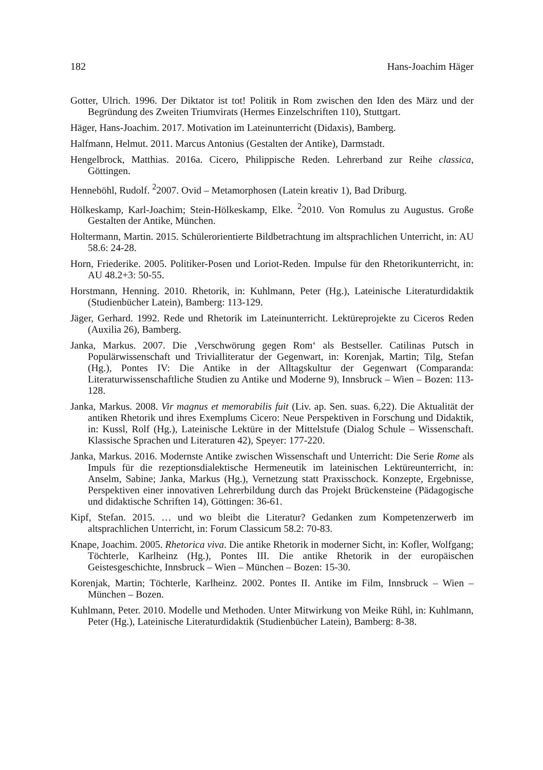182 Hans-Joachim Häger
Gotter, Ulrich. 1996. Der Diktator ist tot! Politik in Rom zwischen den Iden des März und der Begründung des Zweiten Triumvirats (Hermes Einzelschriften 110), Stuttgart.
Häger, Hans-Joachim. 2017. Motivation im Lateinunterricht (Didaxis), Bamberg.
Halfmann, Helmut. 2011. Marcus Antonius (Gestalten der Antike), Darmstadt.
Hengelbrock, Matthias. 2016a. Cicero, Philippische Reden. Lehrerband zur Reihe classica, Göttingen.
Henneböhl, Rudolf. <sup>2</sup>2007. Ovid – Metamorphosen (Latein kreativ 1), Bad Driburg.
Hölkeskamp, Karl-Joachim; Stein-Hölkeskamp, Elke. <sup>2</sup>2010. Von Romulus zu Augustus. Große Gestalten der Antike, München.
Holtermann, Martin. 2015. Schülerorientierte Bildbetrachtung im altsprachlichen Unterricht, in: AU 58.6: 24-28.
Horn, Friederike. 2005. Politiker-Posen und Loriot-Reden. Impulse für den Rhetorikunterricht, in: AU 48.2+3: 50-55.
Horstmann, Henning. 2010. Rhetorik, in: Kuhlmann, Peter (Hg.), Lateinische Literaturdidaktik (Studienbücher Latein), Bamberg: 113-129.
Jäger, Gerhard. 1992. Rede und Rhetorik im Lateinunterricht. Lektüreprojekte zu Ciceros Reden (Auxilia 26), Bamberg.
Janka, Markus. 2007. Die ‚Verschwörung gegen Rom‘ als Bestseller. Catilinas Putsch in Populärwissenschaft und Trivialliteratur der Gegenwart, in: Korenjak, Martin; Tilg, Stefan (Hg.), Pontes IV: Die Antike in der Alltagskultur der Gegenwart (Comparanda: Literaturwissenschaftliche Studien zu Antike und Moderne 9), Innsbruck – Wien – Bozen: 113-128.
Janka, Markus. 2008. Vir magnus et memorabilis fuit (Liv. ap. Sen. suas. 6,22). Die Aktualität der antiken Rhetorik und ihres Exemplums Cicero: Neue Perspektiven in Forschung und Didaktik, in: Kussl, Rolf (Hg.), Lateinische Lektüre in der Mittelstufe (Dialog Schule – Wissenschaft. Klassische Sprachen und Literaturen 42), Speyer: 177-220.
Janka, Markus. 2016. Modernste Antike zwischen Wissenschaft und Unterricht: Die Serie Rome als Impuls für die rezeptionsdialektische Hermeneutik im lateinischen Lektüreunterricht, in: Anselm, Sabine; Janka, Markus (Hg.), Vernetzung statt Praxisschock. Konzepte, Ergebnisse, Perspektiven einer innovativen Lehrerbildung durch das Projekt Brückensteine (Pädagogische und didaktische Schriften 14), Göttingen: 36-61.
Kipf, Stefan. 2015. … und wo bleibt die Literatur? Gedanken zum Kompetenzerwerb im altsprachlichen Unterricht, in: Forum Classicum 58.2: 70-83.
Knape, Joachim. 2005. Rhetorica viva. Die antike Rhetorik in moderner Sicht, in: Kofler, Wolfgang; Töchterle, Karlheinz (Hg.), Pontes III. Die antike Rhetorik in der europäischen Geistesgeschichte, Innsbruck – Wien – München – Bozen: 15-30.
Korenjak, Martin; Töchterle, Karlheinz. 2002. Pontes II. Antike im Film, Innsbruck – Wien – München – Bozen.
Kuhlmann, Peter. 2010. Modelle und Methoden. Unter Mitwirkung von Meike Rühl, in: Kuhlmann, Peter (Hg.), Lateinische Literaturdidaktik (Studienbücher Latein), Bamberg: 8-38.